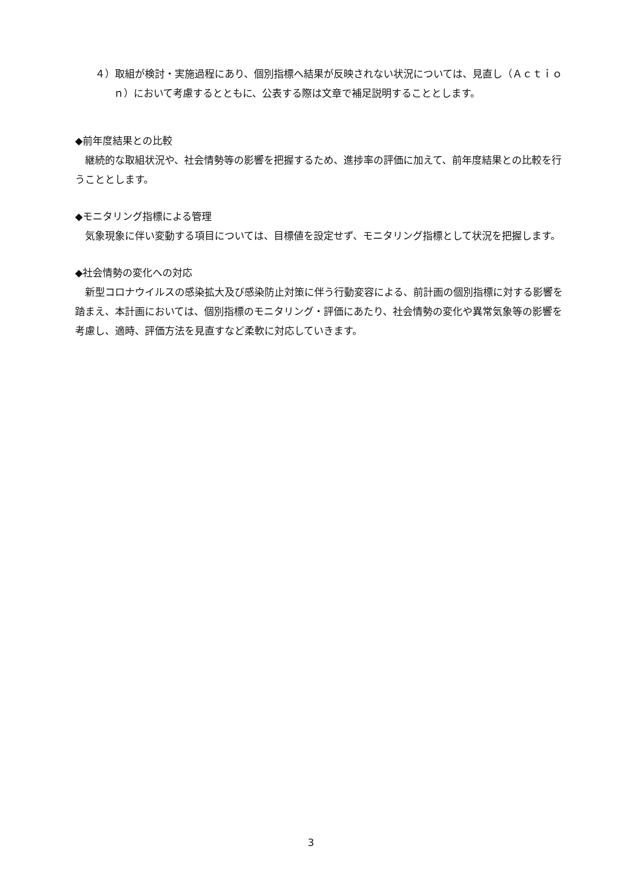４）取組が検討・実施過程にあり、個別指標へ結果が反映されない状況については、見直し（Ａｃｔｉｏｎ）において考慮するとともに、公表する際は文章で補足説明することとします。
◆前年度結果との比較
継続的な取組状況や、社会情勢等の影響を把握するため、進捗率の評価に加えて、前年度結果との比較を行うこととします。
◆モニタリング指標による管理
気象現象に伴い変動する項目については、目標値を設定せず、モニタリング指標として状況を把握します。
◆社会情勢の変化への対応
新型コロナウイルスの感染拡大及び感染防止対策に伴う行動変容による、前計画の個別指標に対する影響を踏まえ、本計画においては、個別指標のモニタリング・評価にあたり、社会情勢の変化や異常気象等の影響を考慮し、適時、評価方法を見直すなど柔軟に対応していきます。
3